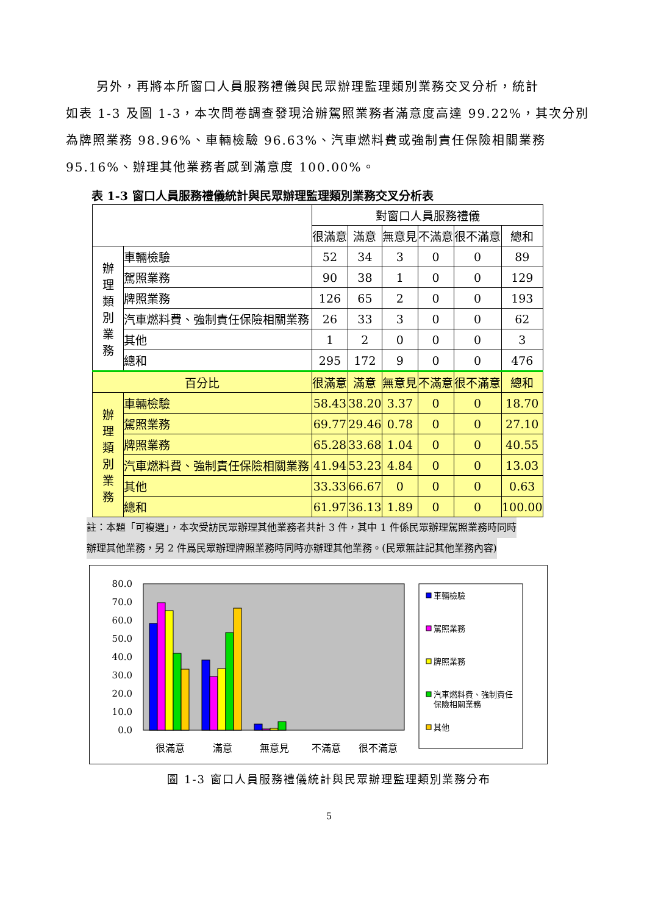另外，再將本所窗口人員服務禮儀與民眾辦理監理類別業務交叉分析，統計
如表 1-3 及圖 1-3，本次問卷調查發現洽辦駕照業務者滿意度高達 99.22%，其次分別為牌照業務 98.96%、車輛檢驗 96.63%、汽車燃料費或強制責任保險相關業務 95.16%、辦理其他業務者感到滿意度 100.00%。
表 1-3 窗口人員服務禮儀統計與民眾辦理監理類別業務交叉分析表
| | | 對窗口人員服務禮儀 | | | | | |
| | | 很滿意 | 滿意 | 無意見 | 不滿意 | 很不滿意 | 總和 |
| 辦 理 類 別 業 務 | 車輛檢驗 | 52 | 34 | 3 | 0 | 0 | 89 |
| | 駕照業務 | 90 | 38 | 1 | 0 | 0 | 129 |
| | 牌照業務 | 126 | 65 | 2 | 0 | 0 | 193 |
| | 汽車燃料費、強制責任保險相關業務 | 26 | 33 | 3 | 0 | 0 | 62 |
| | 其他 | 1 | 2 | 0 | 0 | 0 | 3 |
| | 總和 | 295 | 172 | 9 | 0 | 0 | 476 |
| 百分比 | | 很滿意 | 滿意 | 無意見 | 不滿意 | 很不滿意 | 總和 |
| 辦 理 類 別 業 務 | 車輛檢驗 | 58.43 | 38.20 | 3.37 | 0 | 0 | 18.70 |
| | 駕照業務 | 69.77 | 29.46 | 0.78 | 0 | 0 | 27.10 |
| | 牌照業務 | 65.28 | 33.68 | 1.04 | 0 | 0 | 40.55 |
| | 汽車燃料費、強制責任保險相關業務 | 41.94 | 53.23 | 4.84 | 0 | 0 | 13.03 |
| | 其他 | 33.33 | 66.67 | 0 | 0 | 0 | 0.63 |
| | 總和 | 61.97 | 36.13 | 1.89 | 0 | 0 | 100.00 |
註：本題「可複選」，本次受訪民眾辦理其他業務者共計 3 件，其中 1 件係民眾辦理駕照業務時同時
辦理其他業務，另 2 件爲民眾辦理牌照業務時同時亦辦理其他業務。(民眾無註記其他業務內容)
80.0
70.0
60.0
50.0
40.0
30.0
20.0
10.0
0.0
很滿意
滿意
無意見
不滿意
很不滿意
車輛檢驗
駕照業務
牌照業務
汽車燃料費、強制責任
保險相關業務
其他
圖 1-3 窗口人員服務禮儀統計與民眾辦理監理類別業務分布
5